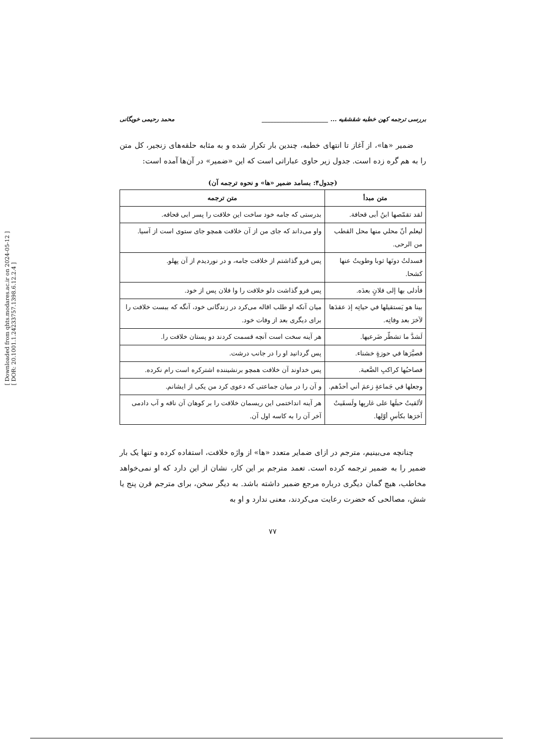[ Downloaded from qhts.modares.ac.ir on 2024-05-12 ]
[ DOR: 20.1001.1.24233757.1398.6.12.2.4 ]
بررسی ترجمه کهن خطبه شقشقیه ... ______________________ محمد رحیمی خویگانی
ضمیر «ها»، از آغاز تا انتهای خطبه، چندین بار تکرار شده و به مثابه حلقه‌های زنجیر، کل متن را به هم گره زده است. جدول زیر حاوی عباراتی است که این «ضمیر» در آن‌ها آمده است:
(جدول۴: بسامد ضمیر «ها» و نحوه ترجمه آن)
| متن مبدأ | متن ترجمه |
| --- | --- |
| لقد تقمّصها ابنُ أبی قحافة. | بدرستی که جامه خود ساخت این خلافت را پسر ابی قحافه. |
| لیعلم أنّ محلي منها محل القطب من الرحی. | واو می‌داند که جای من از آن خلافت همچو جای ستوی است از آسیا. |
| فسدلتُ دونَها ثوبا وطویتُ عنها کشحا. | پس فرو گذاشتم از خلافت جامه، و در نوردیدم از آن پهلو. |
| فأدلی بها إلی فلانٍ بعدَه. | پس فرو گذاشت دلو خلافت را وا فلان پس از خود. |
| بینا هو یَستقیلها في حیاتِه إذ عقدَها لآخرَ بعد وفاتِه. | میان آنکه او طلب اقاله می‌کرد در زندگانی خود، آنگه که ببست خلافت را برای دیگری بعد از وفات خود. |
| لَشدَّ ما تشطّر ضَرعیها. | هر آینه سخت است آنچه قسمت کردند دو پستان خلافت را. |
| فصیَّرَها في حوزةٍ خشناء. | پس گردانید او را در جانب درشت. |
| فصاحبُها کراکبِ الصَّعبة. | پس خداوند آن خلافت همچو برنشیننده اشترکره است رام نکرده. |
| وجعلها في جَماعةٍ زعمَ أني أحدُهم. | و آن را در میان جماعتی که دعوی کرد من یکی از ایشانم. |
| لألقیتُ حبلَها علی غاربِها ولَسقَیتُ آخرَها بکأسِ أوّلِها. | هر آینه انداختمی این ریسمان خلافت را بر کوهان آن ناقه و آب دادمی آخر آن را به کاسه اول آن. |
چنانچه می‌بینیم، مترجم در ازای ضمایر متعدد «ها» از واژه خلافت، استفاده کرده و تنها یک بار ضمیر را به ضمیر ترجمه کرده است. تعمد مترجم بر این کار، نشان از این دارد که او نمی‌خواهد مخاطب، هیچ گمان دیگری درباره مرجع ضمیر داشته باشد. به دیگر سخن، برای مترجم قرن پنج یا شش، مصالحی که حضرت رعایت می‌کردند، معنی ندارد و او به
۷۷